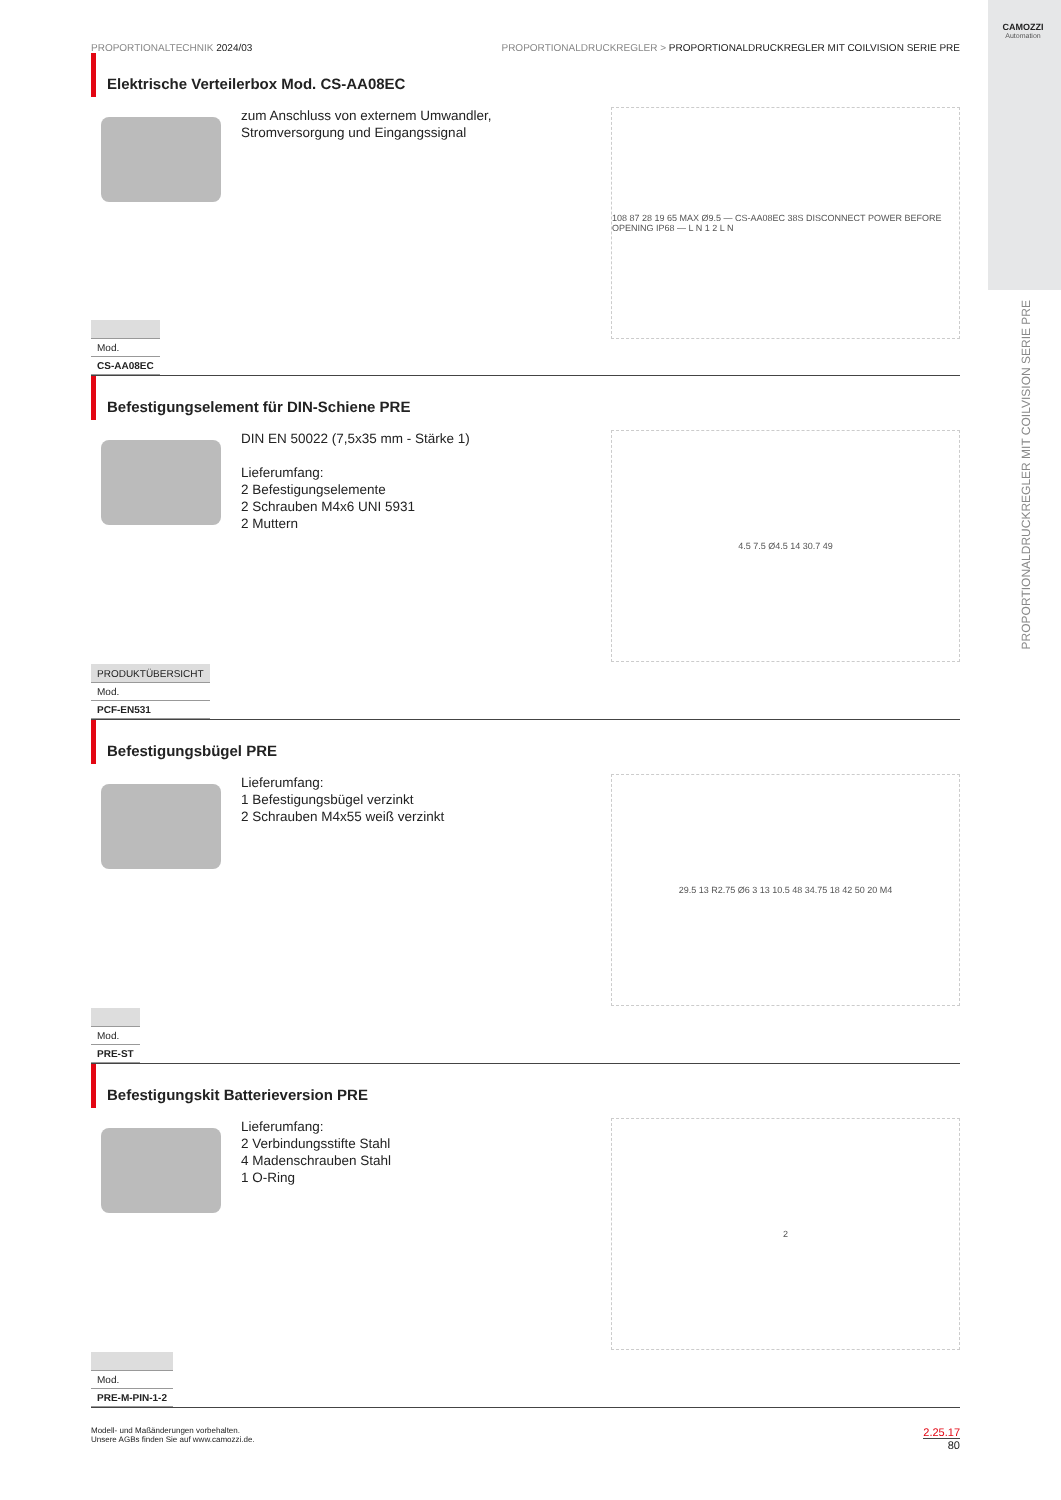CAMOZZI
Automation
PROPORTIONALDRUCKREGLER MIT COILVISION SERIE PRE
PROPORTIONALTECHNIK 2024/03 PROPORTIONALDRUCKREGLER > PROPORTIONALDRUCKREGLER MIT COILVISION SERIE PRE
Elektrische Verteilerbox Mod. CS-AA08EC
zum Anschluss von externem Umwandler,
Stromversorgung und Eingangssignal
108 87 28 19 65 MAX Ø9.5 — CS-AA08EC 38S DISCONNECT POWER BEFORE OPENING IP68 — L N 1 2 L N
| Mod. |
| CS-AA08EC |
Befestigungselement für DIN-Schiene PRE
DIN EN 50022 (7,5x35 mm - Stärke 1)
Lieferumfang:
2 Befestigungselemente
2 Schrauben M4x6 UNI 5931
2 Muttern
4.5 7.5 Ø4.5 14 30.7 49
| PRODUKTÜBERSICHT |
| --- |
| Mod. |
| PCF-EN531 |
Befestigungsbügel PRE
Lieferumfang:
1 Befestigungsbügel verzinkt
2 Schrauben M4x55 weiß verzinkt
29.5 13 R2.75 Ø6 3 13 10.5 48 34.75 18 42 50 20 M4
| Mod. |
| PRE-ST |
Befestigungskit Batterieversion PRE
Lieferumfang:
2 Verbindungsstifte Stahl
4 Madenschrauben Stahl
1 O-Ring
2
| Mod. |
| PRE-M-PIN-1-2 |
Modell- und Maßänderungen vorbehalten.
Unsere AGBs finden Sie auf www.camozzi.de.
2.25.17
80